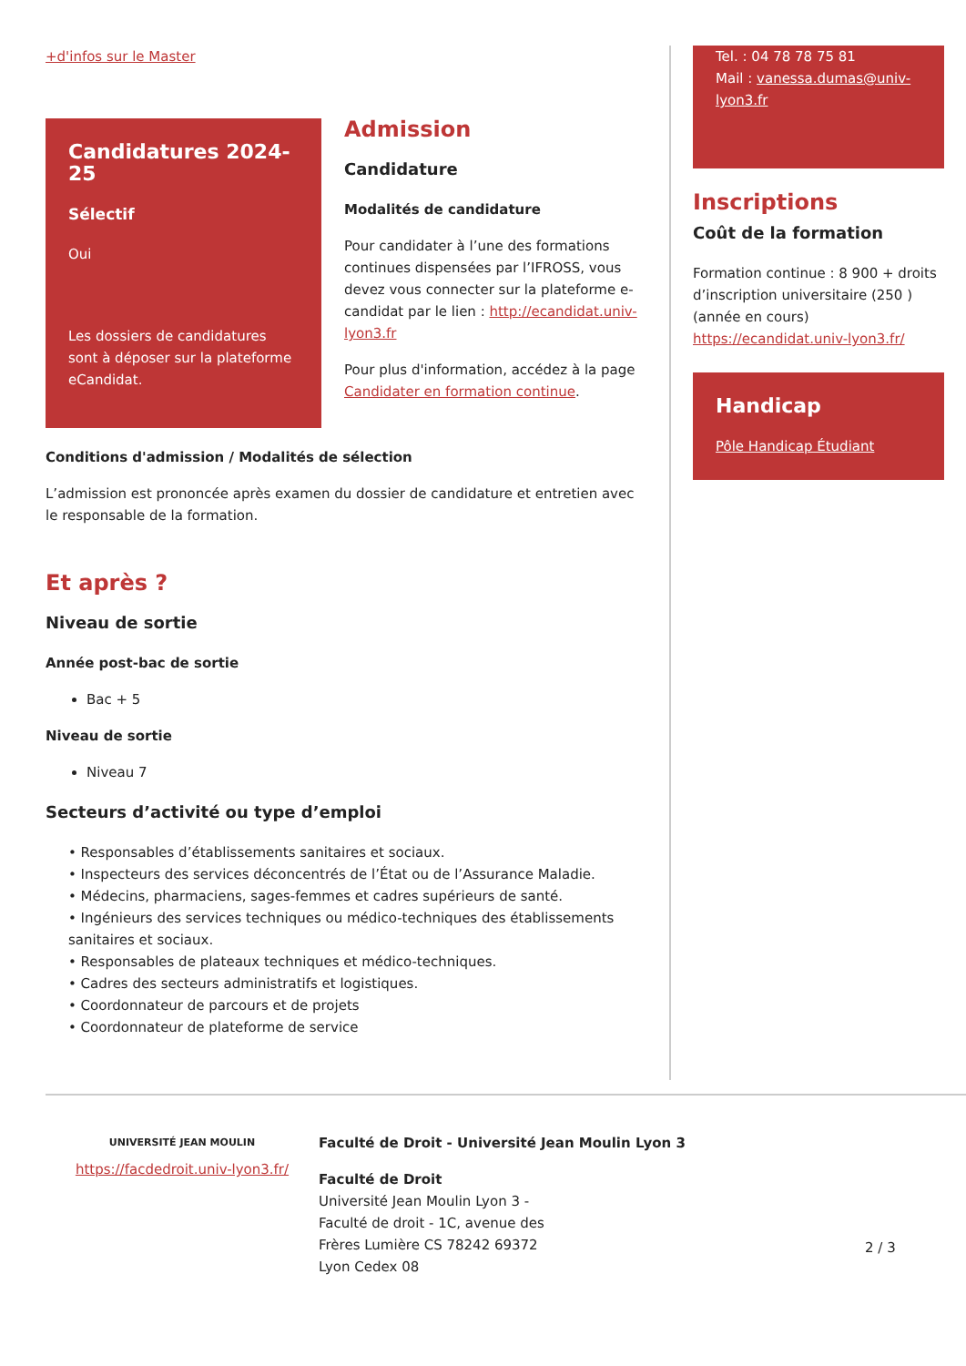+d'infos sur le Master
Candidatures 2024-25
Sélectif
Oui
Les dossiers de candidatures sont à déposer sur la plateforme eCandidat.
Admission
Candidature
Modalités de candidature
Pour candidater à l’une des formations continues dispensées par l’IFROSS, vous devez vous connecter sur la plateforme e-candidat par le lien : http://ecandidat.univ-lyon3.fr
Pour plus d'information, accédez à la page Candidater en formation continue.
Conditions d'admission / Modalités de sélection
L’admission est prononcée après examen du dossier de candidature et entretien avec le responsable de la formation.
Et après ?
Niveau de sortie
Année post-bac de sortie
Bac + 5
Niveau de sortie
Niveau 7
Secteurs d’activité ou type d’emploi
• Responsables d’établissements sanitaires et sociaux.
• Inspecteurs des services déconcentrés de l’État ou de l’Assurance Maladie.
• Médecins, pharmaciens, sages-femmes et cadres supérieurs de santé.
• Ingénieurs des services techniques ou médico-techniques des établissements sanitaires et sociaux.
• Responsables de plateaux techniques et médico-techniques.
• Cadres des secteurs administratifs et logistiques.
• Coordonnateur de parcours et de projets
• Coordonnateur de plateforme de service
Tel. : 04 78 78 75 81
Mail : vanessa.dumas@univ-lyon3.fr
Inscriptions
Coût de la formation
Formation continue : 8 900 + droits d’inscription universitaire (250 )
(année en cours)
https://ecandidat.univ-lyon3.fr/
Handicap
Pôle Handicap Étudiant
UNIVERSITÉ JEAN MOULIN
https://facdedroit.univ-lyon3.fr/
Faculté de Droit - Université Jean Moulin Lyon 3
Faculté de Droit
Université Jean Moulin Lyon 3 -
Faculté de droit - 1C, avenue des
Frères Lumière CS 78242 69372
Lyon Cedex 08
2 / 3